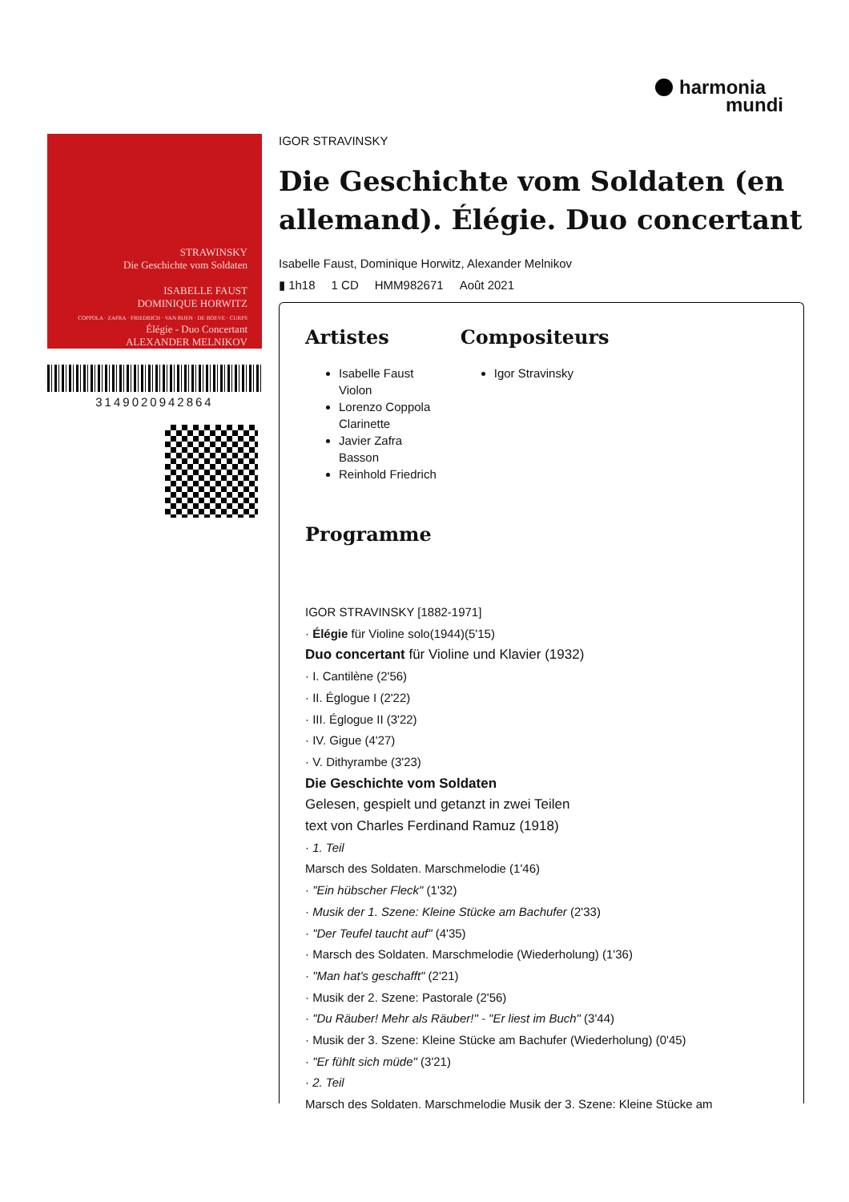harmonia
mundi
STRAWINSKY
Die Geschichte vom Soldaten
ISABELLE FAUST
DOMINIQUE HORWITZ
COPPOLA · ZAFRA · FRIEDRICH · VAN RIJEN · DE BOEVE · CURFS
Élégie - Duo Concertant
ALEXANDER MELNIKOV
3149020942864
IGOR STRAVINSKY
Die Geschichte vom Soldaten (en allemand). Élégie. Duo concertant
Isabelle Faust, Dominique Horwitz, Alexander Melnikov
▮ 1h18 1 CD HMM982671 Août 2021
Artistes
Isabelle Faust
Violon
Lorenzo Coppola
Clarinette
Javier Zafra
Basson
Reinhold Friedrich
Compositeurs
Igor Stravinsky
Programme
IGOR STRAVINSKY [1882-1971]
· Élégie für Violine solo(1944)(5'15)
Duo concertant für Violine und Klavier (1932)
· I. Cantilène (2'56)
· II. Églogue I (2'22)
· III. Églogue II (3'22)
· IV. Gigue (4'27)
· V. Dithyrambe (3'23)
Die Geschichte vom Soldaten
Gelesen, gespielt und getanzt in zwei Teilen
text von Charles Ferdinand Ramuz (1918)
· 1. Teil
Marsch des Soldaten. Marschmelodie (1'46)
· "Ein hübscher Fleck" (1'32)
· Musik der 1. Szene: Kleine Stücke am Bachufer (2'33)
· "Der Teufel taucht auf" (4'35)
· Marsch des Soldaten. Marschmelodie (Wiederholung) (1'36)
· "Man hat's geschafft" (2'21)
· Musik der 2. Szene: Pastorale (2'56)
· "Du Räuber! Mehr als Räuber!" - "Er liest im Buch" (3'44)
· Musik der 3. Szene: Kleine Stücke am Bachufer (Wiederholung) (0'45)
· "Er fühlt sich müde" (3'21)
· 2. Teil
Marsch des Soldaten. Marschmelodie Musik der 3. Szene: Kleine Stücke am